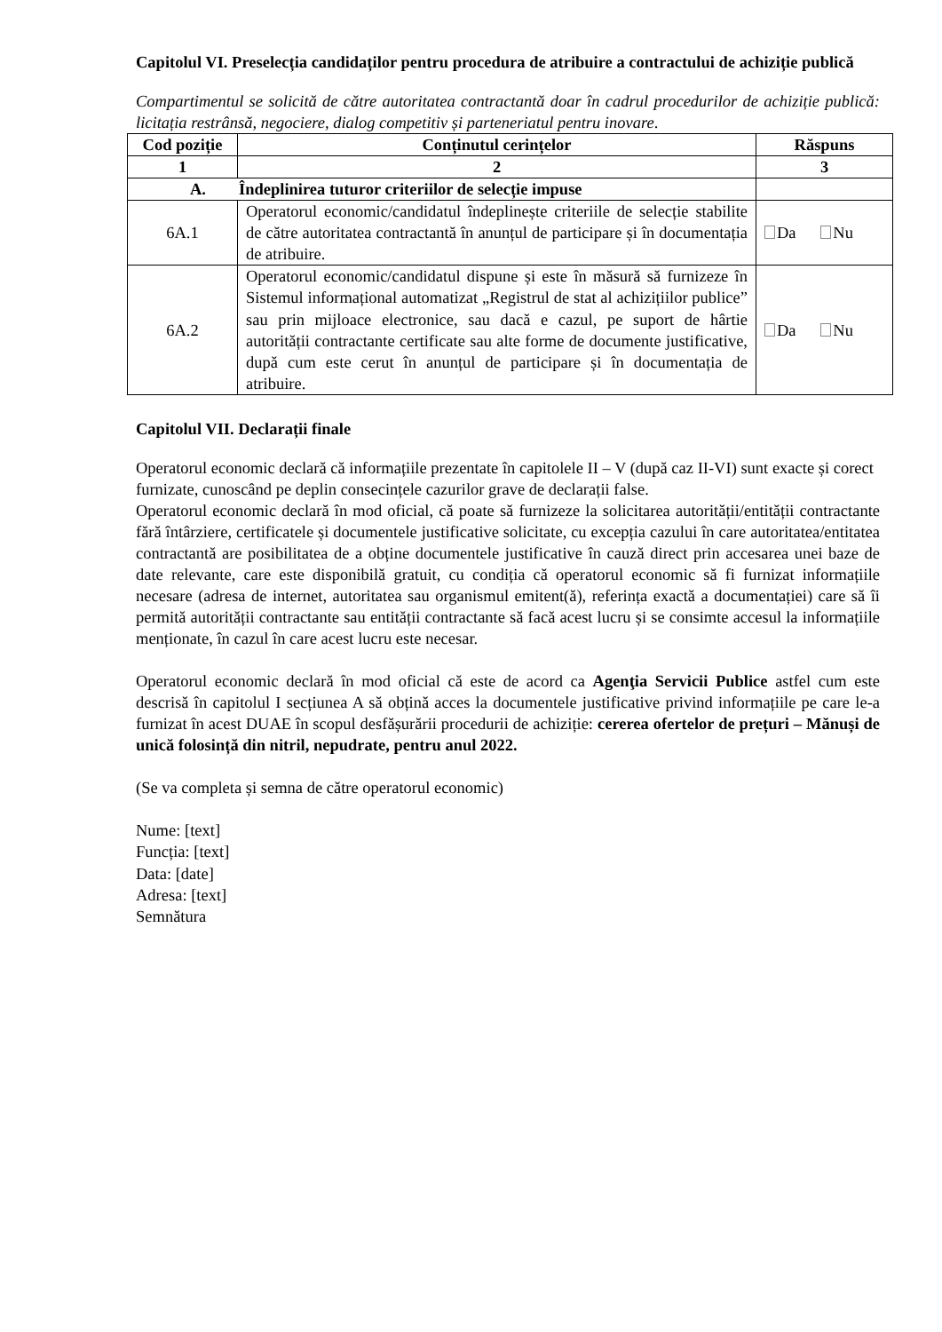Capitolul VI. Preselecția candidaților pentru procedura de atribuire a contractului de achiziție publică
Compartimentul se solicită de către autoritatea contractantă doar în cadrul procedurilor de achiziție publică: licitația restrânsă, negociere, dialog competitiv și parteneriatul pentru inovare.
| Cod poziție | Conținutul cerințelor | Răspuns |
| --- | --- | --- |
| 1 | 2 | 3 |
| A. Îndeplinirea tuturor criteriilor de selecție impuse | | |
| 6A.1 | Operatorul economic/candidatul îndeplinește criteriile de selecție stabilite de către autoritatea contractantă în anunțul de participare și în documentația de atribuire. | Da Nu |
| 6A.2 | Operatorul economic/candidatul dispune și este în măsură să furnizeze în Sistemul informațional automatizat „Registrul de stat al achizițiilor publice” sau prin mijloace electronice, sau dacă e cazul, pe suport de hârtie autorității contractante certificate sau alte forme de documente justificative, după cum este cerut în anunțul de participare și în documentația de atribuire. | Da Nu |
Capitolul VII. Declarații finale
Operatorul economic declară că informațiile prezentate în capitolele II – V (după caz II-VI) sunt exacte și corect furnizate, cunoscând pe deplin consecințele cazurilor grave de declarații false.
Operatorul economic declară în mod oficial, că poate să furnizeze la solicitarea autorității/entității contractante fără întârziere, certificatele și documentele justificative solicitate, cu excepția cazului în care autoritatea/entitatea contractantă are posibilitatea de a obține documentele justificative în cauză direct prin accesarea unei baze de date relevante, care este disponibilă gratuit, cu condiția că operatorul economic să fi furnizat informațiile necesare (adresa de internet, autoritatea sau organismul emitent(ă), referința exactă a documentației) care să îi permită autorității contractante sau entității contractante să facă acest lucru și se consimte accesul la informațiile menționate, în cazul în care acest lucru este necesar.
Operatorul economic declară în mod oficial că este de acord ca Agenţia Servicii Publice astfel cum este descrisă în capitolul I secțiunea A să obțină acces la documentele justificative privind informațiile pe care le-a furnizat în acest DUAE în scopul desfășurării procedurii de achiziție: cererea ofertelor de prețuri – Mănuși de unică folosință din nitril, nepudrate, pentru anul 2022.
(Se va completa și semna de către operatorul economic)
Nume: [text]
Funcția: [text]
Data: [date]
Adresa: [text]
Semnătura